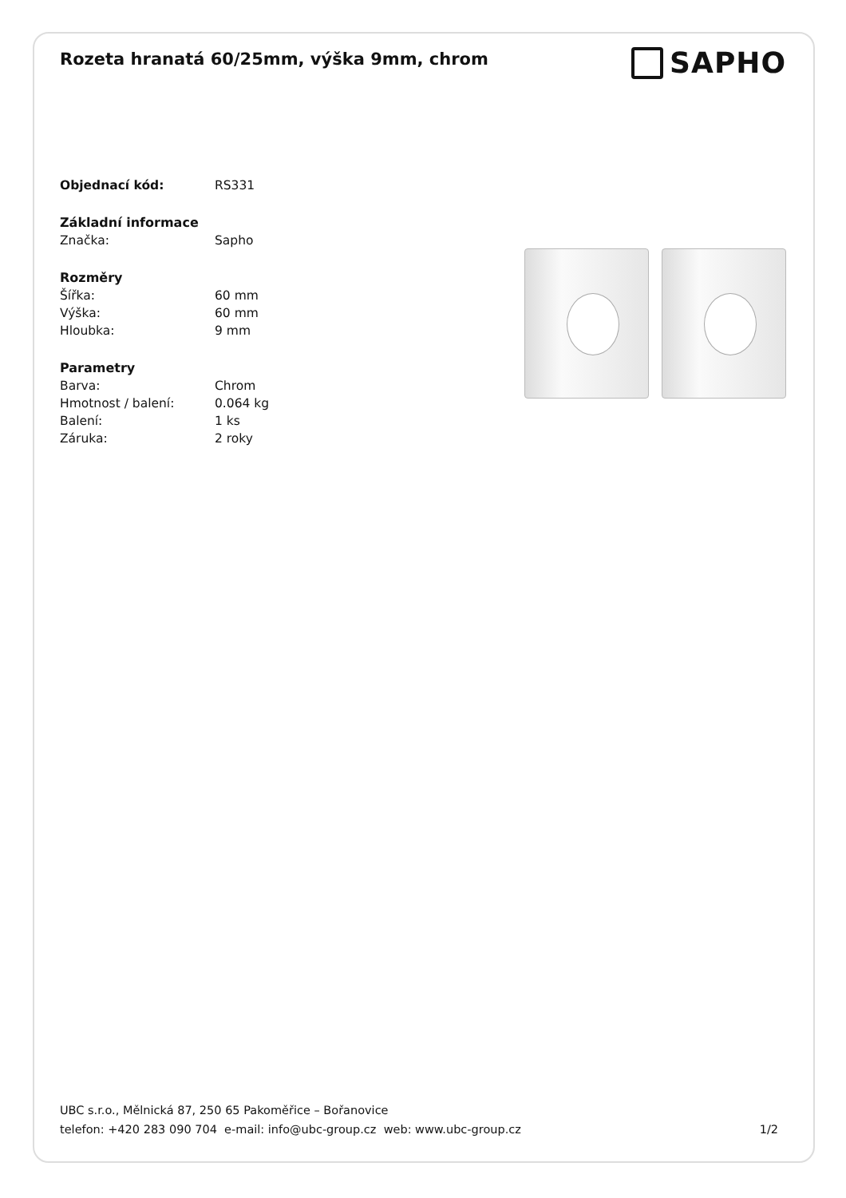Rozeta hranatá 60/25mm, výška 9mm, chrom
SAPHO
| Objednací kód: | RS331 |
| Základní informace | |
| Značka: | Sapho |
| Rozměry | |
| Šířka: | 60 mm |
| Výška: | 60 mm |
| Hloubka: | 9 mm |
| Parametry | |
| Barva: | Chrom |
| Hmotnost / balení: | 0.064 kg |
| Balení: | 1 ks |
| Záruka: | 2 roky |
UBC s.r.o., Mělnická 87, 250 65 Pakoměřice – Bořanovice
telefon: +420 283 090 704 e-mail: info@ubc-group.cz web: www.ubc-group.cz 1/2